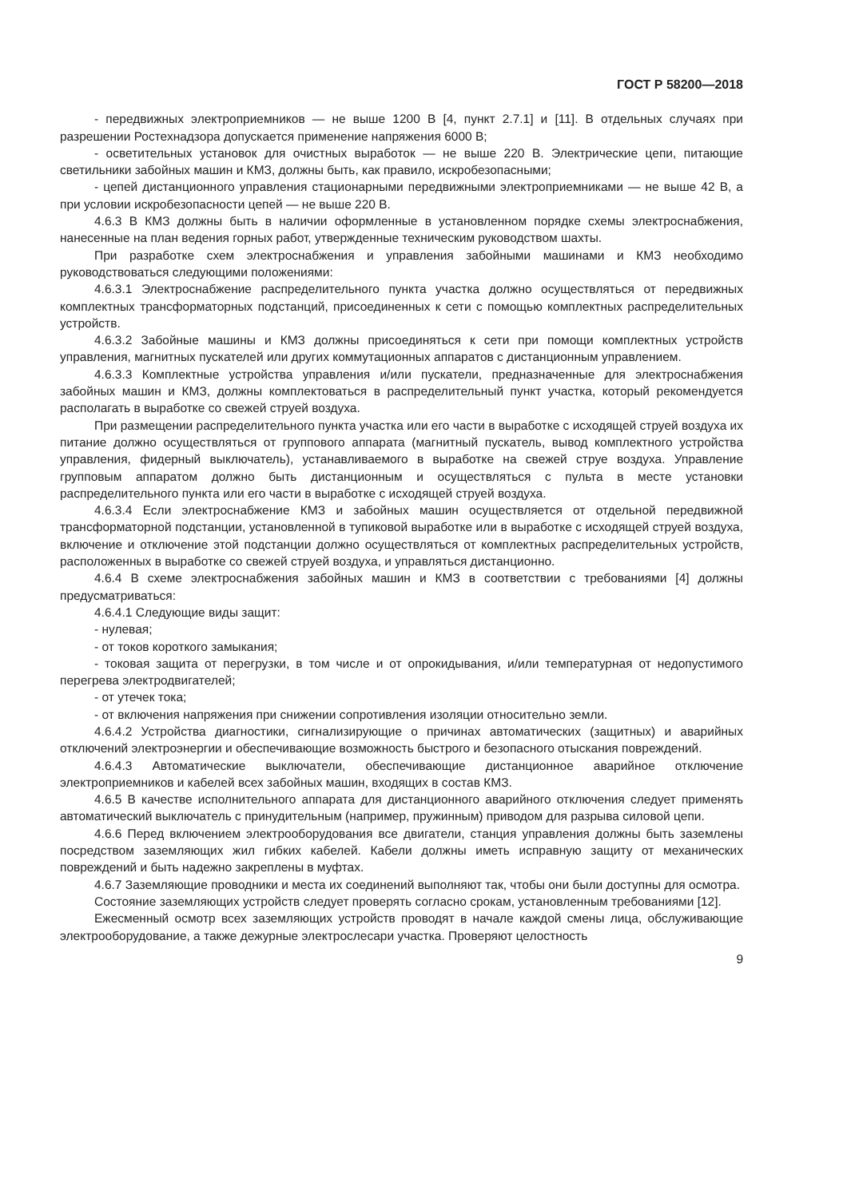ГОСТ Р 58200—2018
- передвижных электроприемников — не выше 1200 В [4, пункт 2.7.1] и [11]. В отдельных случаях при разрешении Ростехнадзора допускается применение напряжения 6000 В;
- осветительных установок для очистных выработок — не выше 220 В. Электрические цепи, питающие светильники забойных машин и КМЗ, должны быть, как правило, искробезопасными;
- цепей дистанционного управления стационарными передвижными электроприемниками — не выше 42 В, а при условии искробезопасности цепей — не выше 220 В.
4.6.3 В КМЗ должны быть в наличии оформленные в установленном порядке схемы электроснабжения, нанесенные на план ведения горных работ, утвержденные техническим руководством шахты.
При разработке схем электроснабжения и управления забойными машинами и КМЗ необходимо руководствоваться следующими положениями:
4.6.3.1 Электроснабжение распределительного пункта участка должно осуществляться от передвижных комплектных трансформаторных подстанций, присоединенных к сети с помощью комплектных распределительных устройств.
4.6.3.2 Забойные машины и КМЗ должны присоединяться к сети при помощи комплектных устройств управления, магнитных пускателей или других коммутационных аппаратов с дистанционным управлением.
4.6.3.3 Комплектные устройства управления и/или пускатели, предназначенные для электроснабжения забойных машин и КМЗ, должны комплектоваться в распределительный пункт участка, который рекомендуется располагать в выработке со свежей струей воздуха.
При размещении распределительного пункта участка или его части в выработке с исходящей струей воздуха их питание должно осуществляться от группового аппарата (магнитный пускатель, вывод комплектного устройства управления, фидерный выключатель), устанавливаемого в выработке на свежей струе воздуха. Управление групповым аппаратом должно быть дистанционным и осуществляться с пульта в месте установки распределительного пункта или его части в выработке с исходящей струей воздуха.
4.6.3.4 Если электроснабжение КМЗ и забойных машин осуществляется от отдельной передвижной трансформаторной подстанции, установленной в тупиковой выработке или в выработке с исходящей струей воздуха, включение и отключение этой подстанции должно осуществляться от комплектных распределительных устройств, расположенных в выработке со свежей струей воздуха, и управляться дистанционно.
4.6.4 В схеме электроснабжения забойных машин и КМЗ в соответствии с требованиями [4] должны предусматриваться:
4.6.4.1 Следующие виды защит:
- нулевая;
- от токов короткого замыкания;
- токовая защита от перегрузки, в том числе и от опрокидывания, и/или температурная от недопустимого перегрева электродвигателей;
- от утечек тока;
- от включения напряжения при снижении сопротивления изоляции относительно земли.
4.6.4.2 Устройства диагностики, сигнализирующие о причинах автоматических (защитных) и аварийных отключений электроэнергии и обеспечивающие возможность быстрого и безопасного отыскания повреждений.
4.6.4.3 Автоматические выключатели, обеспечивающие дистанционное аварийное отключение электроприемников и кабелей всех забойных машин, входящих в состав КМЗ.
4.6.5 В качестве исполнительного аппарата для дистанционного аварийного отключения следует применять автоматический выключатель с принудительным (например, пружинным) приводом для разрыва силовой цепи.
4.6.6 Перед включением электрооборудования все двигатели, станция управления должны быть заземлены посредством заземляющих жил гибких кабелей. Кабели должны иметь исправную защиту от механических повреждений и быть надежно закреплены в муфтах.
4.6.7 Заземляющие проводники и места их соединений выполняют так, чтобы они были доступны для осмотра.
Состояние заземляющих устройств следует проверять согласно срокам, установленным требованиями [12].
Ежесменный осмотр всех заземляющих устройств проводят в начале каждой смены лица, обслуживающие электрооборудование, а также дежурные электрослесари участка. Проверяют целостность
9